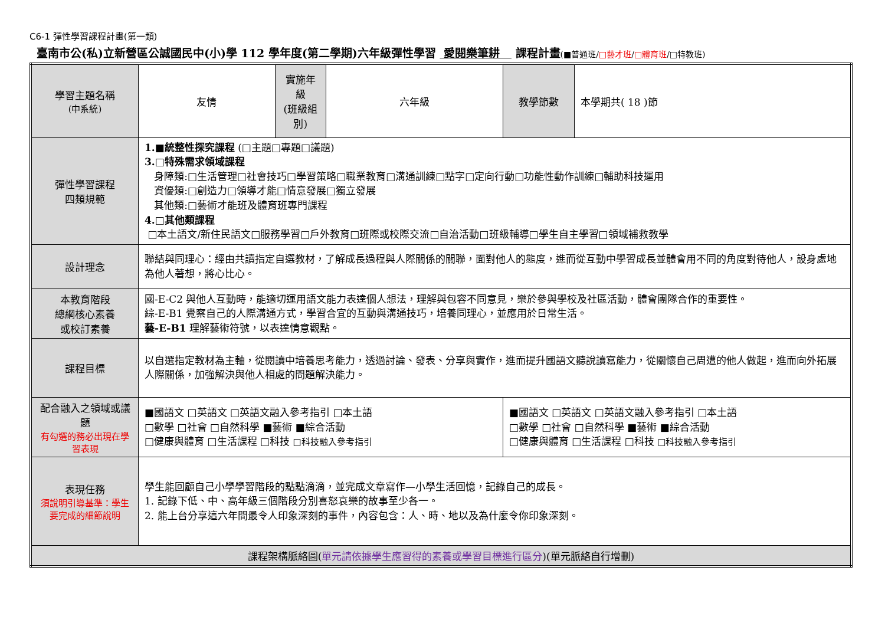C6-1 彈性學習課程計畫(第一類)
臺南市公(私)立新營區公誠國民中(小)學 112 學年度(第二學期)六年級彈性學習 愛閱樂筆耕 課程計畫(■普通班/□藝才班/□體育班/□特教班)
| 學習主題名稱 (中系統) | 友情 | 實施年級 (班級組別) | 六年級 | 教學節數 | 本學期共( 18 )節 |
| 彈性學習課程 四類規範 | 1.■統整性探究課程 (□主題□專題□議題) 3.□特殊需求領域課程 身障類:□生活管理□社會技巧□學習策略□職業教育□溝通訓練□點字□定向行動□功能性動作訓練□輔助科技運用 資優類:□創造力□領導才能□情意發展□獨立發展 其他類:□藝術才能班及體育班專門課程 4.□其他類課程 □本土語文/新住民語文□服務學習□戶外教育□班際或校際交流□自治活動□班級輔導□學生自主學習□領域補救教學 | | | | |
| 設計理念 | 聯結與同理心：經由共讀指定自選教材，了解成長過程與人際關係的關聯，面對他人的態度，進而從互動中學習成長並體會用不同的角度對待他人，設身處地為他人著想，將心比心。 | | | | |
| 本教育階段 總綱核心素養 或校訂素養 | 國-E-C2 與他人互動時，能適切運用語文能力表達個人想法，理解與包容不同意見，樂於參與學校及社區活動，體會團隊合作的重要性。 綜-E-B1 覺察自己的人際溝通方式，學習合宜的互動與溝通技巧，培養同理心，並應用於日常生活。 藝-E-B1 理解藝術符號，以表達情意觀點。 | | | | |
| 課程目標 | 以自選指定教材為主軸，從閱讀中培養思考能力，透過討論、發表、分享與實作，進而提升國語文聽說讀寫能力，從關懷自己周遭的他人做起，進而向外拓展人際關係，加強解決與他人相處的問題解決能力。 | | | | |
| 配合融入之領域或議題 有勾選的務必出現在學習表現 | ■國語文 □英語文 □英語文融入參考指引 □本土語 □數學 □社會 □自然科學 ■藝術 ■綜合活動 □健康與體育 □生活課程 □科技 □科技融入參考指引 | | | ■國語文 □英語文 □英語文融入參考指引 □本土語 □數學 □社會 □自然科學 ■藝術 ■綜合活動 □健康與體育 □生活課程 □科技 □科技融入參考指引 | |
| 表現任務 須說明引導基準：學生要完成的細節說明 | 學生能回顧自己小學學習階段的點點滴滴，並完成文章寫作—小學生活回憶，記錄自己的成長。 1. 記錄下低、中、高年級三個階段分別喜怒哀樂的故事至少各一。 2. 能上台分享這六年間最令人印象深刻的事件，內容包含：人、時、地以及為什麼令你印象深刻。 | | | | |
| 課程架構脈絡圖( 單元請依據學生應習得的素養或學習目標進行區分 )(單元脈絡自行增刪) | | | | | |